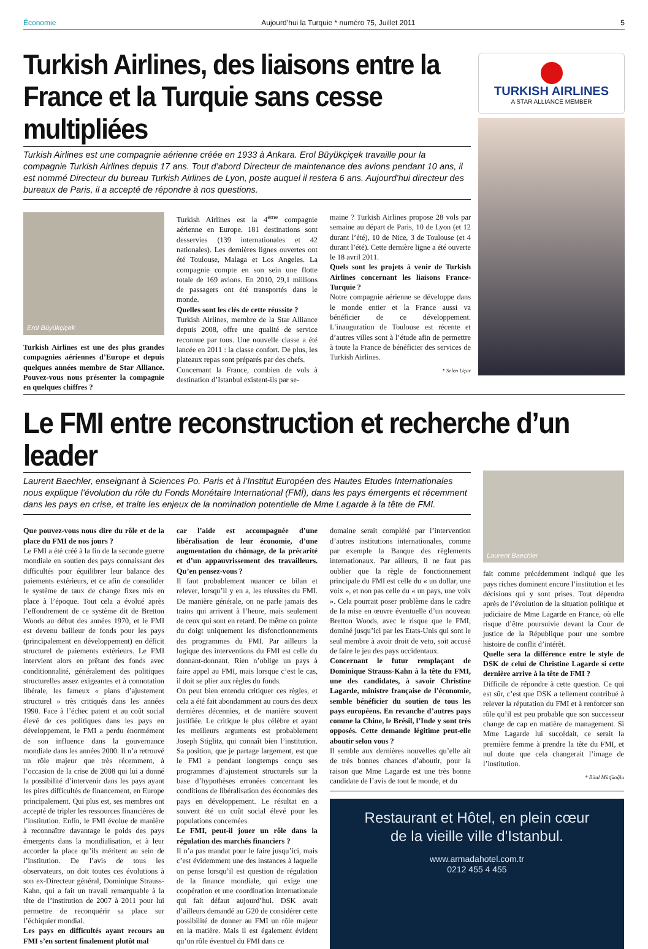Économie Aujourd’hui la Turquie * numéro 75, Juillet 2011 5
Turkish Airlines, des liaisons entre la France et la Turquie sans cesse multipliées
Turkish Airlines est une compagnie aérienne créée en 1933 à Ankara. Erol Büyükçiçek travaille pour la compagnie Turkish Airlines depuis 17 ans. Tout d’abord Directeur de maintenance des avions pendant 10 ans, il est nommé Directeur du bureau Turkish Airlines de Lyon, poste auquel il restera 6 ans. Aujourd’hui directeur des bureaux de Paris, il a accepté de répondre à nos questions.
Erol Büyükçiçek
Turkish Airlines est une des plus grandes compagnies aériennes d’Europe et depuis quelques années membre de Star Alliance. Pouvez-vous nous présenter la compagnie en quelques chiffres ?
Turkish Airlines est la 4<sup>ème</sup> compagnie aérienne en Europe. 181 destinations sont desservies (139 internationales et 42 nationales). Les dernières lignes ouvertes ont été Toulouse, Malaga et Los Angeles. La compagnie compte en son sein une flotte totale de 169 avions. En 2010, 29,1 millions de passagers ont été transportés dans le monde.
Quelles sont les clés de cette réussite ?
Turkish Airlines, membre de la Star Alliance depuis 2008, offre une qualité de service reconnue par tous. Une nouvelle classe a été lancée en 2011 : la classe confort. De plus, les plateaux repas sont préparés par des chefs.
Concernant la France, combien de vols à destination d’Istanbul existent-ils par se-
maine ? Turkish Airlines propose 28 vols par semaine au départ de Paris, 10 de Lyon (et 12 durant l’été), 10 de Nice, 3 de Toulouse (et 4 durant l’été). Cette dernière ligne a été ouverte le 18 avril 2011.
Quels sont les projets à venir de Turkish Airlines concernant les liaisons France-Turquie ?
Notre compagnie aérienne se développe dans le monde entier et la France aussi va bénéficier de ce développement. L’inauguration de Toulouse est récente et d’autres villes sont à l’étude afin de permettre à toute la France de bénéficier des services de Turkish Airlines.
* Selen Uçar
TURKISH AIRLINES
A STAR ALLIANCE MEMBER
Le FMI entre reconstruction et recherche d’un leader
Laurent Baechler, enseignant à Sciences Po. Paris et à l’Institut Européen des Hautes Etudes Internationales nous explique l’évolution du rôle du Fonds Monétaire International (FMİ), dans les pays émergents et récemment dans les pays en crise, et traite les enjeux de la nomination potentielle de Mme Lagarde à la tête de FMI.
Que pouvez-vous nous dire du rôle et de la place du FMI de nos jours ?
Le FMI a été créé à la fin de la seconde guerre mondiale en soutien des pays connaissant des difficultés pour équilibrer leur balance des paiements extérieurs, et ce afin de consolider le système de taux de change fixes mis en place à l’époque. Tout cela a évolué après l’effondrement de ce système dit de Bretton Woods au début des années 1970, et le FMI est devenu bailleur de fonds pour les pays (principalement en développement) en déficit structurel de paiements extérieurs. Le FMI intervient alors en prêtant des fonds avec conditionnalité, généralement des politiques structurelles assez exigeantes et à connotation libérale, les fameux « plans d’ajustement structurel » très critiqués dans les années 1990. Face à l’échec patent et au coût social élevé de ces politiques dans les pays en développement, le FMI a perdu énormément de son influence dans la gouvernance mondiale dans les années 2000. Il n’a retrouvé un rôle majeur que très récemment, à l’occasion de la crise de 2008 qui lui a donné la possibilité d’intervenir dans les pays ayant les pires difficultés de financement, en Europe principalement. Qui plus est, ses membres ont accepté de tripler les ressources financières de l’institution. Enfin, le FMI évolue de manière à reconnaître davantage le poids des pays émergents dans la mondialisation, et à leur accorder la place qu’ils méritent au sein de l’institution. De l’avis de tous les observateurs, on doit toutes ces évolutions à son ex-Directeur général, Dominique Strauss-Kahn, qui a fait un travail remarquable à la tête de l’institution de 2007 à 2011 pour lui permettre de reconquérir sa place sur l’échiquier mondial.
Les pays en difficultés ayant recours au FMI s’en sortent finalement plutôt mal
car l’aide est accompagnée d’une libéralisation de leur économie, d’une augmentation du chômage, de la précarité et d’un appauvrissement des travailleurs. Qu’en pensez-vous ?
Il faut probablement nuancer ce bilan et relever, lorsqu’il y en a, les réussites du FMI. De manière générale, on ne parle jamais des trains qui arrivent à l’heure, mais seulement de ceux qui sont en retard. De même on pointe du doigt uniquement les disfonctionnements des programmes du FMI. Par ailleurs la logique des interventions du FMI est celle du donnant-donnant. Rien n’oblige un pays à faire appel au FMI, mais lorsque c’est le cas, il doit se plier aux règles du fonds.
On peut bien entendu critiquer ces règles, et cela a été fait abondamment au cours des deux dernières décennies, et de manière souvent justifiée. Le critique le plus célèbre et ayant les meilleurs arguments est probablement Joseph Stiglitz, qui connaît bien l’institution. Sa position, que je partage largement, est que le FMI a pendant longtemps conçu ses programmes d’ajustement structurels sur la base d’hypothèses erronées concernant les conditions de libéralisation des économies des pays en développement. Le résultat en a souvent été un coût social élevé pour les populations concernées.
Le FMI, peut-il jouer un rôle dans la régulation des marchés financiers ?
Il n’a pas mandat pour le faire jusqu’ici, mais c’est évidemment une des instances à laquelle on pense lorsqu’il est question de régulation de la finance mondiale, qui exige une coopération et une coordination internationale qui fait défaut aujourd’hui. DSK avait d’ailleurs demandé au G20 de considérer cette possibilité de donner au FMI un rôle majeur en la matière. Mais il est également évident qu’un rôle éventuel du FMI dans ce
domaine serait complété par l’intervention d’autres institutions internationales, comme par exemple la Banque des règlements internationaux. Par ailleurs, il ne faut pas oublier que la règle de fonctionnement principale du FMI est celle du « un dollar, une voix », et non pas celle du « un pays, une voix ». Cela pourrait poser problème dans le cadre de la mise en œuvre éventuelle d’un nouveau Bretton Woods, avec le risque que le FMI, dominé jusqu’ici par les Etats-Unis qui sont le seul membre à avoir droit de veto, soit accusé de faire le jeu des pays occidentaux.
Concernant le futur remplaçant de Dominique Strauss-Kahn à la tête du FMI, une des candidates, à savoir Christine Lagarde, ministre française de l’économie, semble bénéficier du soutien de tous les pays européens. En revanche d’autres pays comme la Chine, le Brésil, l’Inde y sont très opposés. Cette demande légitime peut-elle aboutir selon vous ?
Il semble aux dernières nouvelles qu’elle ait de très bonnes chances d’aboutir, pour la raison que Mme Lagarde est une très bonne candidate de l’avis de tout le monde, et du
Laurent Baechler
fait comme précédemment indiqué que les pays riches dominent encore l’institution et les décisions qui y sont prises. Tout dépendra après de l’évolution de la situation politique et judiciaire de Mme Lagarde en France, où elle risque d’être poursuivie devant la Cour de justice de la République pour une sombre histoire de conflit d’intérêt.
Quelle sera la différence entre le style de DSK de celui de Christine Lagarde si cette dernière arrive à la tête de FMI ?
Difficile de répondre à cette question. Ce qui est sûr, c’est que DSK a tellement contribué à relever la réputation du FMI et à renforcer son rôle qu’il est peu probable que son successeur change de cap en matière de management. Si Mme Lagarde lui succédait, ce serait la première femme à prendre la tête du FMI, et nul doute que cela changerait l’image de l’institution.
* Bilal Mütfüoğlu
Restaurant et Hôtel, en plein cœur
de la vieille ville d'Istanbul.
www.armadahotel.com.tr
0212 455 4 455